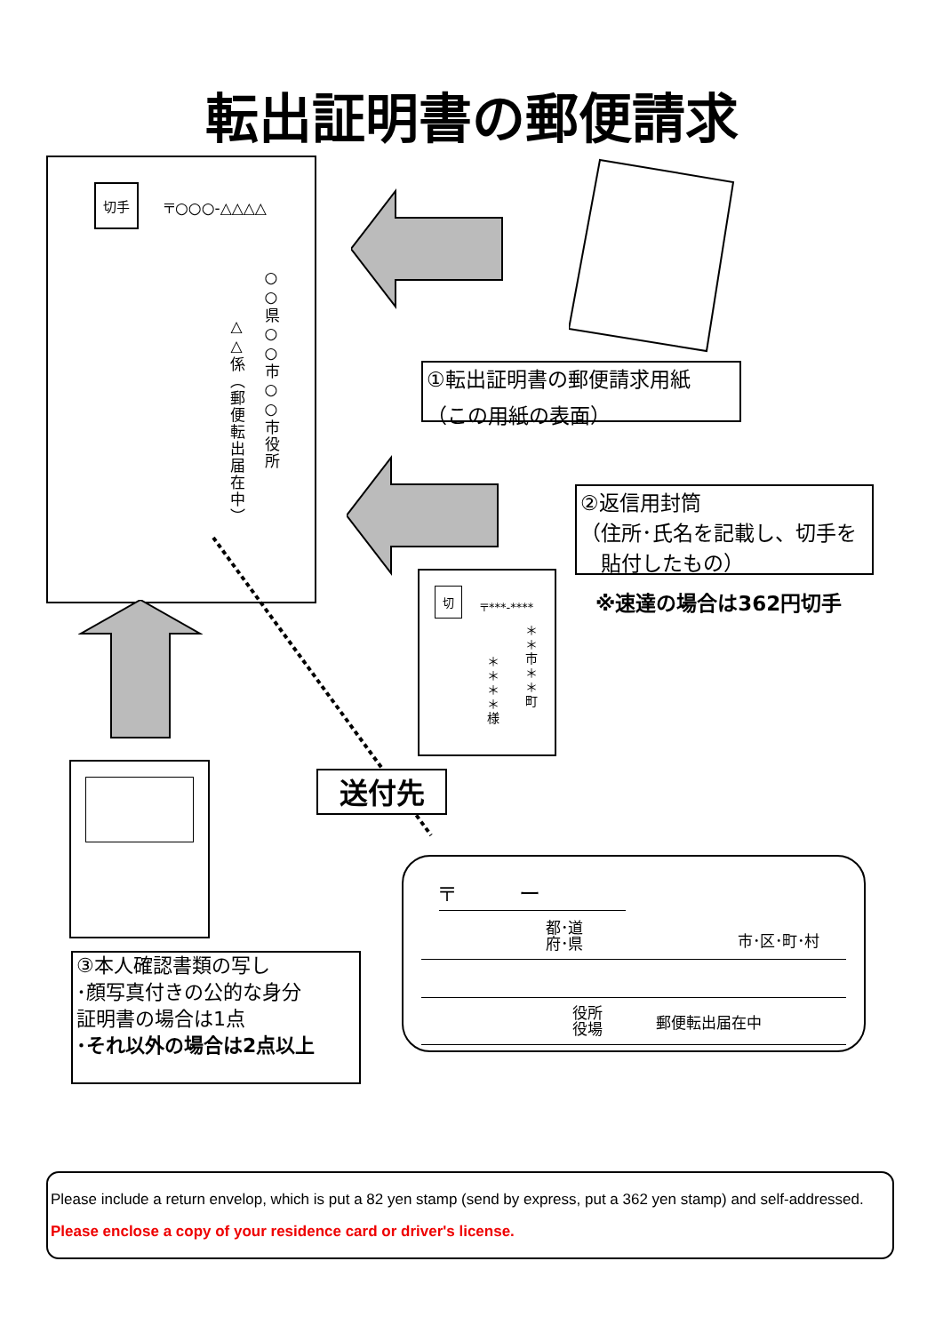転出証明書の郵便請求
切手
〒○○○-△△△△
○○県○○市○○市役所
△△係（郵便転出届在中）
①転出証明書の郵便請求用紙
（この用紙の表面）
②返信用封筒
（住所･氏名を記載し、切手を
　貼付したもの）
※速達の場合は362円切手
切
〒***-****
＊＊市＊＊町
＊＊＊＊様
③本人確認書類の写し
･顔写真付きの公的な身分
証明書の場合は1点
･それ以外の場合は2点以上
送付先
〒　　　ー
都･道
府･県 市･区･町･村
役所
役場 郵便転出届在中
Please include a return envelop, which is put a 82 yen stamp (send by express, put a 362 yen stamp) and self-addressed.
Please enclose a copy of your residence card or driver's license.